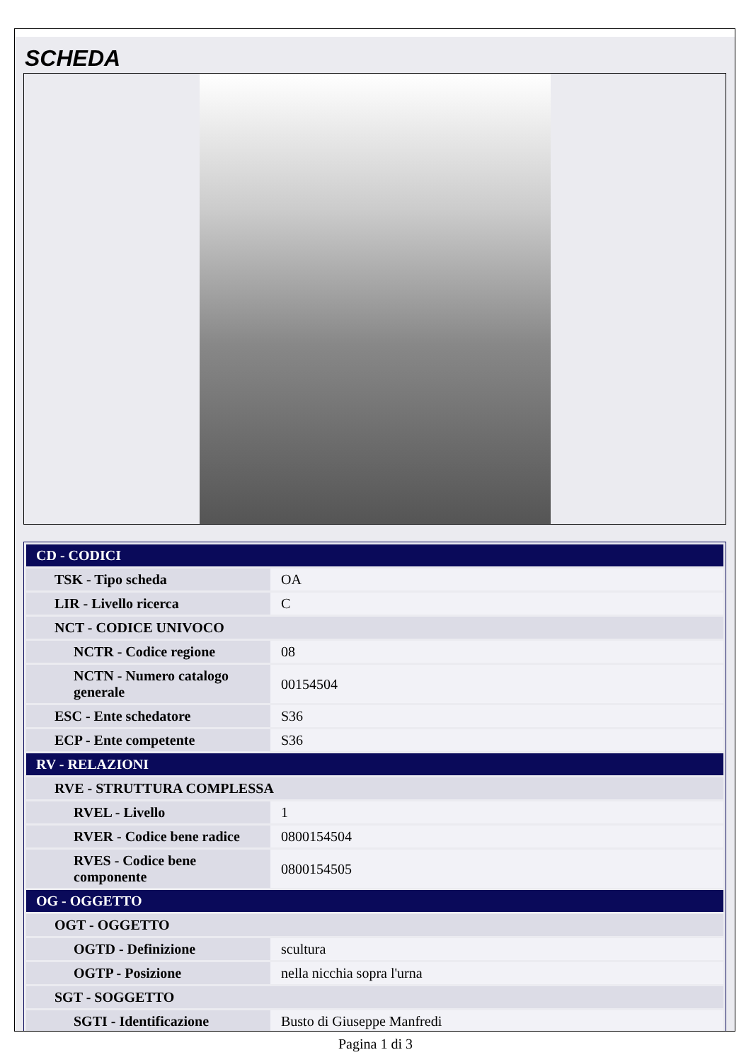SCHEDA
| CD - CODICI | |
| TSK - Tipo scheda | OA |
| LIR - Livello ricerca | C |
| NCT - CODICE UNIVOCO | |
| NCTR - Codice regione | 08 |
| NCTN - Numero catalogo generale | 00154504 |
| ESC - Ente schedatore | S36 |
| ECP - Ente competente | S36 |
| RV - RELAZIONI | |
| RVE - STRUTTURA COMPLESSA | |
| RVEL - Livello | 1 |
| RVER - Codice bene radice | 0800154504 |
| RVES - Codice bene componente | 0800154505 |
| OG - OGGETTO | |
| OGT - OGGETTO | |
| OGTD - Definizione | scultura |
| OGTP - Posizione | nella nicchia sopra l'urna |
| SGT - SOGGETTO | |
| SGTI - Identificazione | Busto di Giuseppe Manfredi |
Pagina 1 di 3